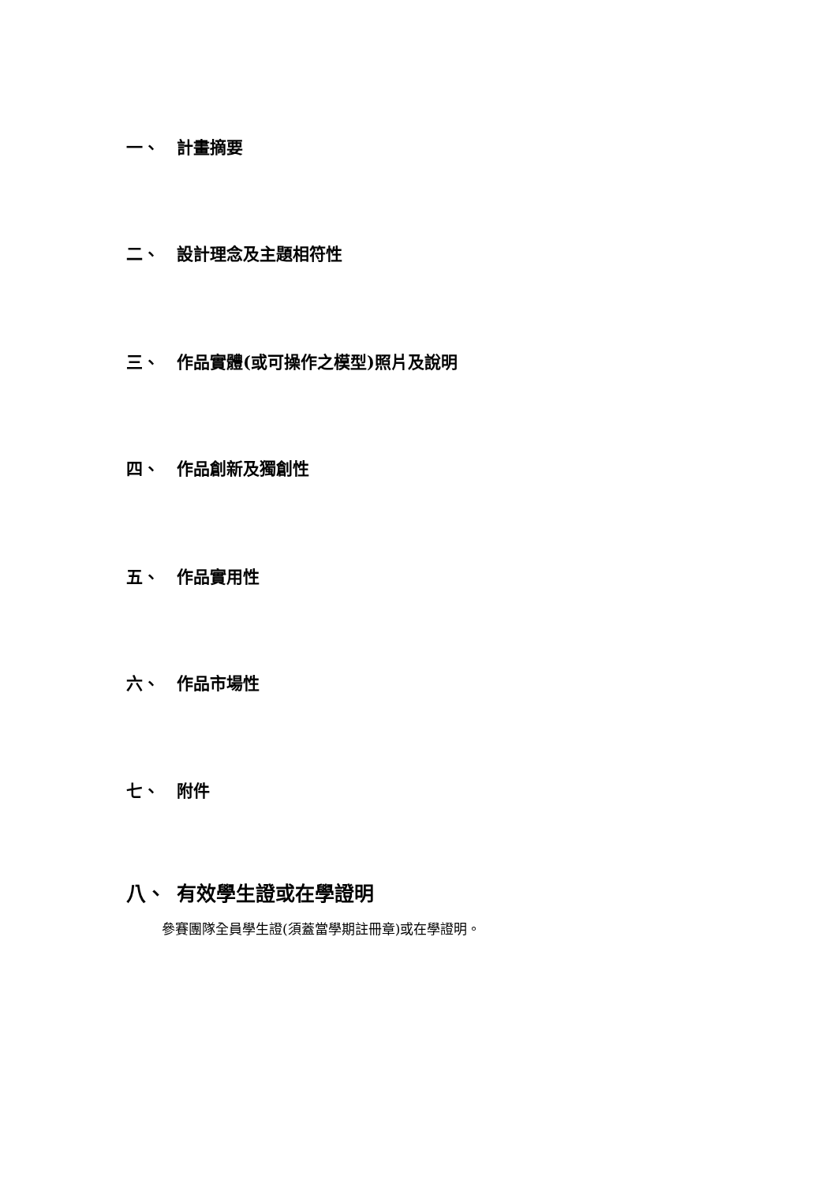一、 計畫摘要
二、 設計理念及主題相符性
三、 作品實體(或可操作之模型)照片及說明
四、 作品創新及獨創性
五、 作品實用性
六、 作品市場性
七、 附件
八、 有效學生證或在學證明
參賽團隊全員學生證(須蓋當學期註冊章)或在學證明。